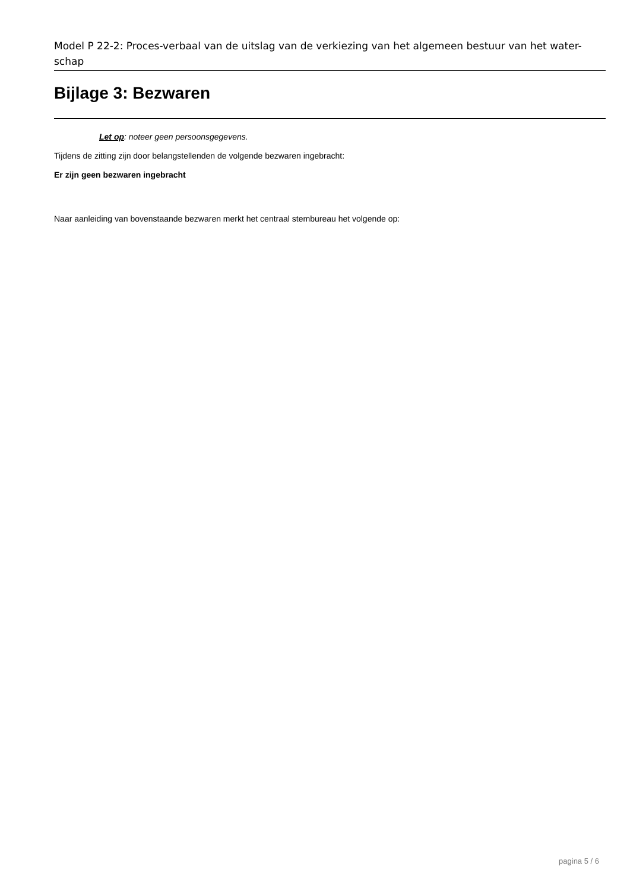Model P 22-2: Proces-verbaal van de uitslag van de verkiezing van het algemeen bestuur van het water-schap
Bijlage 3: Bezwaren
Let op: noteer geen persoonsgegevens.
Tijdens de zitting zijn door belangstellenden de volgende bezwaren ingebracht:
Er zijn geen bezwaren ingebracht
Naar aanleiding van bovenstaande bezwaren merkt het centraal stembureau het volgende op:
pagina 5 / 6